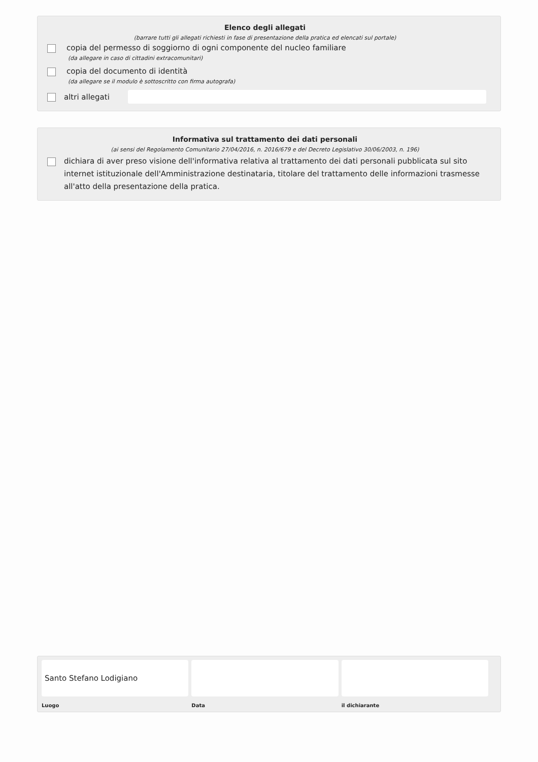Elenco degli allegati
(barrare tutti gli allegati richiesti in fase di presentazione della pratica ed elencati sul portale)
copia del permesso di soggiorno di ogni componente del nucleo familiare
(da allegare in caso di cittadini extracomunitari)
copia del documento di identità
(da allegare se il modulo è sottoscritto con firma autografa)
altri allegati
Informativa sul trattamento dei dati personali
(ai sensi del Regolamento Comunitario 27/04/2016, n. 2016/679 e del Decreto Legislativo 30/06/2003, n. 196)
dichiara di aver preso visione dell'informativa relativa al trattamento dei dati personali pubblicata sul sito internet istituzionale dell'Amministrazione destinataria, titolare del trattamento delle informazioni trasmesse all'atto della presentazione della pratica.
Santo Stefano Lodigiano
Luogo
Data il dichiarante